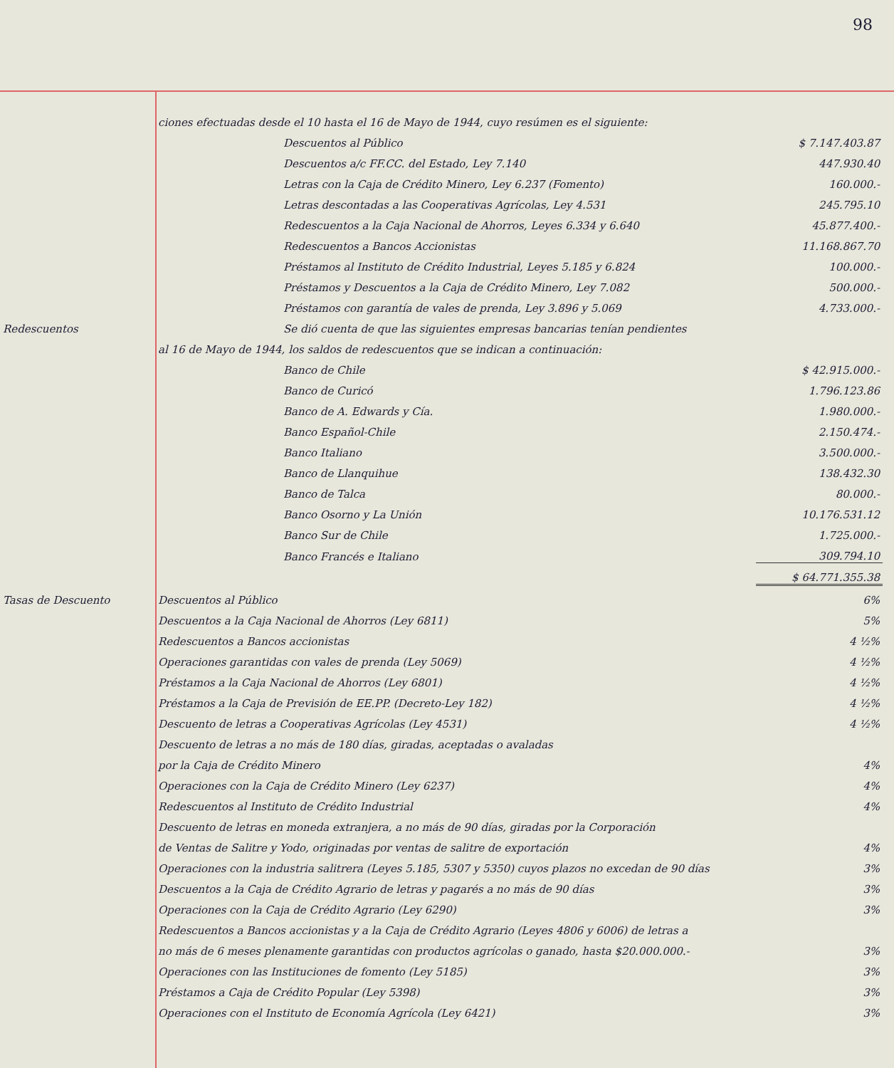98
| | ciones efectuadas desde el 10 hasta el 16 de Mayo de 1944, cuyo resúmen es el siguiente: | |
| | Descuentos al Público | $ 7.147.403.87 |
| | Descuentos a/c FF.CC. del Estado, Ley 7.140 | 447.930.40 |
| | Letras con la Caja de Crédito Minero, Ley 6.237 (Fomento) | 160.000.- |
| | Letras descontadas a las Cooperativas Agrícolas, Ley 4.531 | 245.795.10 |
| | Redescuentos a la Caja Nacional de Ahorros, Leyes 6.334 y 6.640 | 45.877.400.- |
| | Redescuentos a Bancos Accionistas | 11.168.867.70 |
| | Préstamos al Instituto de Crédito Industrial, Leyes 5.185 y 6.824 | 100.000.- |
| | Préstamos y Descuentos a la Caja de Crédito Minero, Ley 7.082 | 500.000.- |
| | Préstamos con garantía de vales de prenda, Ley 3.896 y 5.069 | 4.733.000.- |
| Redescuentos | Se dió cuenta de que las siguientes empresas bancarias tenían pendientes | |
| | al 16 de Mayo de 1944, los saldos de redescuentos que se indican a continuación: | |
| | Banco de Chile | $ 42.915.000.- |
| | Banco de Curicó | 1.796.123.86 |
| | Banco de A. Edwards y Cía. | 1.980.000.- |
| | Banco Español-Chile | 2.150.474.- |
| | Banco Italiano | 3.500.000.- |
| | Banco de Llanquihue | 138.432.30 |
| | Banco de Talca | 80.000.- |
| | Banco Osorno y La Unión | 10.176.531.12 |
| | Banco Sur de Chile | 1.725.000.- |
| | Banco Francés e Italiano | 309.794.10 |
| | | $ 64.771.355.38 |
| Tasas de Descuento | Descuentos al Público | 6% |
| | Descuentos a la Caja Nacional de Ahorros (Ley 6811) | 5% |
| | Redescuentos a Bancos accionistas | 4 ½% |
| | Operaciones garantidas con vales de prenda (Ley 5069) | 4 ½% |
| | Préstamos a la Caja Nacional de Ahorros (Ley 6801) | 4 ½% |
| | Préstamos a la Caja de Previsión de EE.PP. (Decreto-Ley 182) | 4 ½% |
| | Descuento de letras a Cooperativas Agrícolas (Ley 4531) | 4 ½% |
| | Descuento de letras a no más de 180 días, giradas, aceptadas o avaladas | |
| | por la Caja de Crédito Minero | 4% |
| | Operaciones con la Caja de Crédito Minero (Ley 6237) | 4% |
| | Redescuentos al Instituto de Crédito Industrial | 4% |
| | Descuento de letras en moneda extranjera, a no más de 90 días, giradas por la Corporación | |
| | de Ventas de Salitre y Yodo, originadas por ventas de salitre de exportación | 4% |
| | Operaciones con la industria salitrera (Leyes 5.185, 5307 y 5350) cuyos plazos no excedan de 90 días | 3% |
| | Descuentos a la Caja de Crédito Agrario de letras y pagarés a no más de 90 días | 3% |
| | Operaciones con la Caja de Crédito Agrario (Ley 6290) | 3% |
| | Redescuentos a Bancos accionistas y a la Caja de Crédito Agrario (Leyes 4806 y 6006) de letras a | |
| | no más de 6 meses plenamente garantidas con productos agrícolas o ganado, hasta $20.000.000.- | 3% |
| | Operaciones con las Instituciones de fomento (Ley 5185) | 3% |
| | Préstamos a Caja de Crédito Popular (Ley 5398) | 3% |
| | Operaciones con el Instituto de Economía Agrícola (Ley 6421) | 3% |